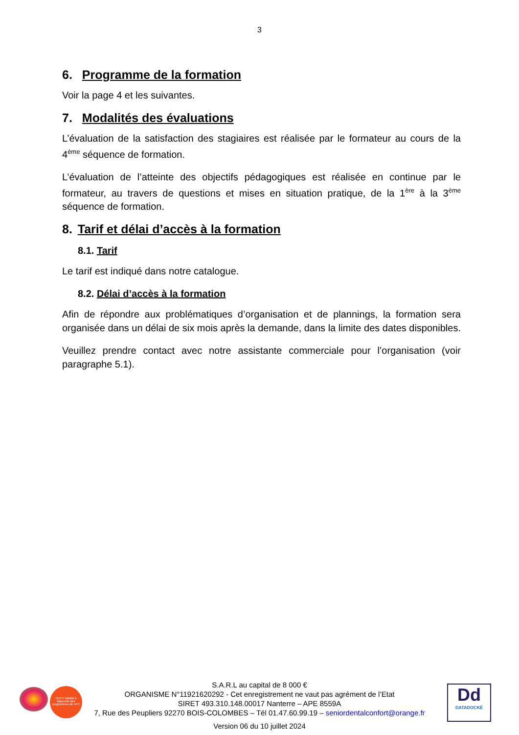3
6. Programme de la formation
Voir la page 4 et les suivantes.
7. Modalités des évaluations
L’évaluation de la satisfaction des stagiaires est réalisée par le formateur au cours de la 4<sup>ème</sup> séquence de formation.
L’évaluation de l’atteinte des objectifs pédagogiques est réalisée en continue par le formateur, au travers de questions et mises en situation pratique, de la 1<sup>ère</sup> à la 3<sup>ème</sup> séquence de formation.
8. Tarif et délai d’accès à la formation
8.1. Tarif
Le tarif est indiqué dans notre catalogue.
8.2. Délai d’accès à la formation
Afin de répondre aux problématiques d’organisation et de plannings, la formation sera organisée dans un délai de six mois après la demande, dans la limite des dates disponibles.
Veuillez prendre contact avec notre assistante commerciale pour l’organisation (voir paragraphe 5.1).
ODPC habilité à dispenser des programmes de DPC
S.A.R.L au capital de 8 000 €
ORGANISME N°11921620292 - Cet enregistrement ne vaut pas agrément de l’Etat
SIRET 493.310.148.00017 Nanterre – APE 8559A
7, Rue des Peupliers 92270 BOIS-COLOMBES – Tél 01.47.60.99.19 – seniordentalconfort@orange.fr
Version 06 du 10 juillet 2024
Dd
DATADOCKÉ